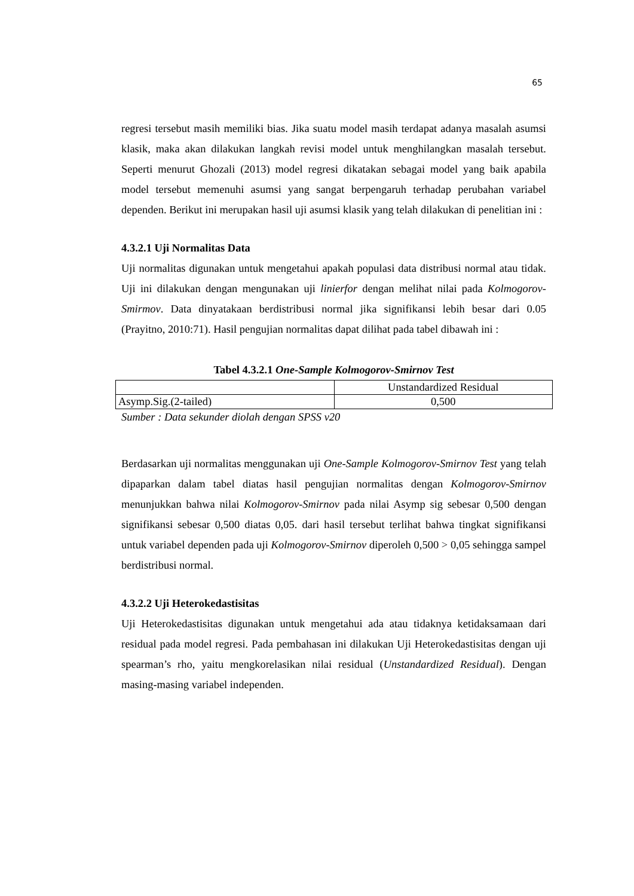65
regresi tersebut masih memiliki bias. Jika suatu model masih terdapat adanya masalah asumsi klasik, maka akan dilakukan langkah revisi model untuk menghilangkan masalah tersebut. Seperti menurut Ghozali (2013) model regresi dikatakan sebagai model yang baik apabila model tersebut memenuhi asumsi yang sangat berpengaruh terhadap perubahan variabel dependen. Berikut ini merupakan hasil uji asumsi klasik yang telah dilakukan di penelitian ini :
4.3.2.1 Uji Normalitas Data
Uji normalitas digunakan untuk mengetahui apakah populasi data distribusi normal atau tidak. Uji ini dilakukan dengan mengunakan uji linierfor dengan melihat nilai pada Kolmogorov-Smirmov. Data dinyatakaan berdistribusi normal jika signifikansi lebih besar dari 0.05 (Prayitno, 2010:71). Hasil pengujian normalitas dapat dilihat pada tabel dibawah ini :
Tabel 4.3.2.1 One-Sample Kolmogorov-Smirnov Test
| | Unstandardized Residual |
| Asymp.Sig.(2-tailed) | 0,500 |
Sumber : Data sekunder diolah dengan SPSS v20
Berdasarkan uji normalitas menggunakan uji One-Sample Kolmogorov-Smirnov Test yang telah dipaparkan dalam tabel diatas hasil pengujian normalitas dengan Kolmogorov-Smirnov menunjukkan bahwa nilai Kolmogorov-Smirnov pada nilai Asymp sig sebesar 0,500 dengan signifikansi sebesar 0,500 diatas 0,05. dari hasil tersebut terlihat bahwa tingkat signifikansi untuk variabel dependen pada uji Kolmogorov-Smirnov diperoleh 0,500 > 0,05 sehingga sampel berdistribusi normal.
4.3.2.2 Uji Heterokedastisitas
Uji Heterokedastisitas digunakan untuk mengetahui ada atau tidaknya ketidaksamaan dari residual pada model regresi. Pada pembahasan ini dilakukan Uji Heterokedastisitas dengan uji spearman’s rho, yaitu mengkorelasikan nilai residual (Unstandardized Residual). Dengan masing-masing variabel independen.